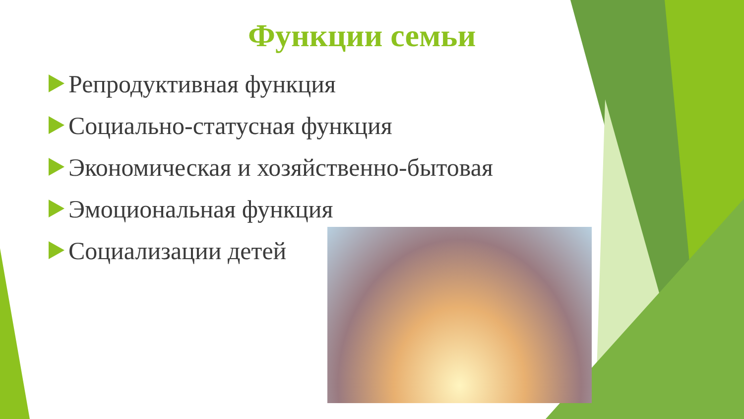Функции семьи
Репродуктивная функция
Социально-статусная функция
Экономическая и хозяйственно-бытовая
Эмоциональная функция
Социализации детей